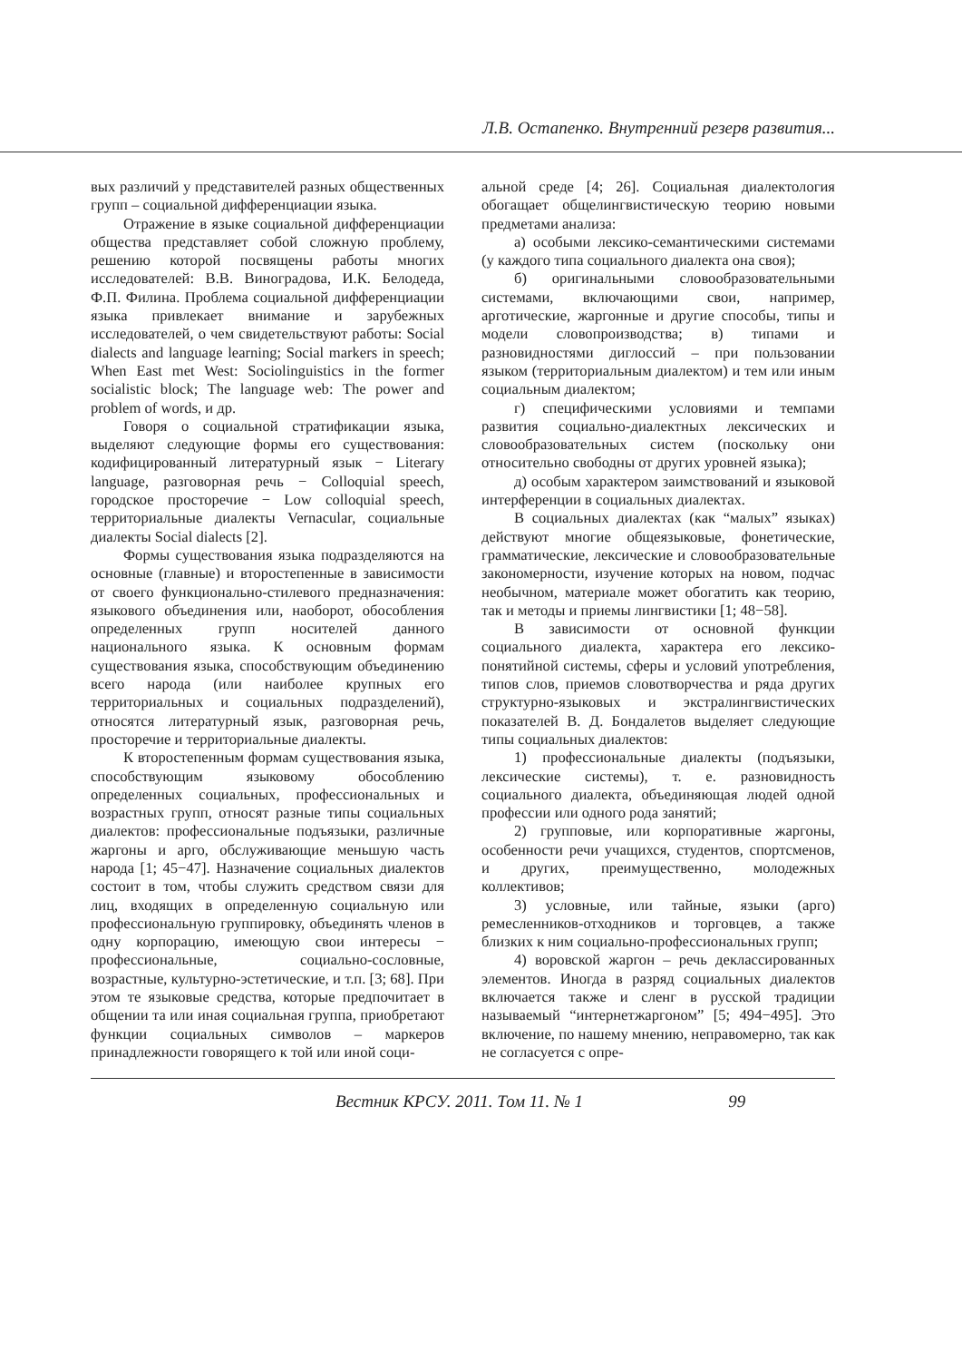Л.В. Остапенко. Внутренний резерв развития...
вых различий у представителей разных общественных групп – социальной дифференциации языка.
Отражение в языке социальной дифференциации общества представляет собой сложную проблему, решению которой посвящены работы многих исследователей: В.В. Виноградова, И.К. Белодеда, Ф.П. Филина. Проблема социальной дифференциации языка привлекает внимание и зарубежных исследователей, о чем свидетельствуют работы: Social dialects and language learning; Social markers in speech; When East met West: Sociolinguistics in the former socialistic block; The language web: The power and problem of words, и др.
Говоря о социальной стратификации языка, выделяют следующие формы его существования: кодифицированный литературный язык − Literary language, разговорная речь − Colloquial speech, городское просторечие − Low colloquial speech, территориальные диалекты Vernacular, социальные диалекты Social dialects [2].
Формы существования языка подразделяются на основные (главные) и второстепенные в зависимости от своего функционально-стилевого предназначения: языкового объединения или, наоборот, обособления определенных групп носителей данного национального языка. К основным формам существования языка, способствующим объединению всего народа (или наиболее крупных его территориальных и социальных подразделений), относятся литературный язык, разговорная речь, просторечие и территориальные диалекты.
К второстепенным формам существования языка, способствующим языковому обособлению определенных социальных, профессиональных и возрастных групп, относят разные типы социальных диалектов: профессиональные подъязыки, различные жаргоны и арго, обслуживающие меньшую часть народа [1; 45−47]. Назначение социальных диалектов состоит в том, чтобы служить средством связи для лиц, входящих в определенную социальную или профессиональную группировку, объединять членов в одну корпорацию, имеющую свои интересы − профессиональные, социально-сословные, возрастные, культурно-эстетические, и т.п. [3; 68]. При этом те языковые средства, которые предпочитает в общении та или иная социальная группа, приобретают функции социальных символов – маркеров принадлежности говорящего к той или иной соци-
альной среде [4; 26]. Социальная диалектология обогащает общелингвистическую теорию новыми предметами анализа:
а) особыми лексико-семантическими системами (у каждого типа социального диалекта она своя);
б) оригинальными словообразовательными системами, включающими свои, например, арготические, жаргонные и другие способы, типы и модели словопроизводства; в) типами и разновидностями диглоссий – при пользовании языком (территориальным диалектом) и тем или иным социальным диалектом;
г) специфическими условиями и темпами развития социально-диалектных лексических и словообразовательных систем (поскольку они относительно свободны от других уровней языка);
д) особым характером заимствований и языковой интерференции в социальных диалектах.
В социальных диалектах (как “малых” языках) действуют многие общеязыковые, фонетические, грамматические, лексические и словообразовательные закономерности, изучение которых на новом, подчас необычном, материале может обогатить как теорию, так и методы и приемы лингвистики [1; 48−58].
В зависимости от основной функции социального диалекта, характера его лексико-понятийной системы, сферы и условий употребления, типов слов, приемов словотворчества и ряда других структурно-языковых и экстралингвистических показателей В. Д. Бондалетов выделяет следующие типы социальных диалектов:
1) профессиональные диалекты (подъязыки, лексические системы), т. е. разновидность социального диалекта, объединяющая людей одной профессии или одного рода занятий;
2) групповые, или корпоративные жаргоны, особенности речи учащихся, студентов, спортсменов, и других, преимущественно, молодежных коллективов;
3) условные, или тайные, языки (арго) ремесленников-отходников и торговцев, а также близких к ним социально-профессиональных групп;
4) воровской жаргон – речь деклассированных элементов. Иногда в разряд социальных диалектов включается также и сленг в русской традиции называемый “интернетжаргоном” [5; 494−495]. Это включение, по нашему мнению, неправомерно, так как не согласуется с опре-
Вестник КРСУ. 2011. Том 11. № 1 99